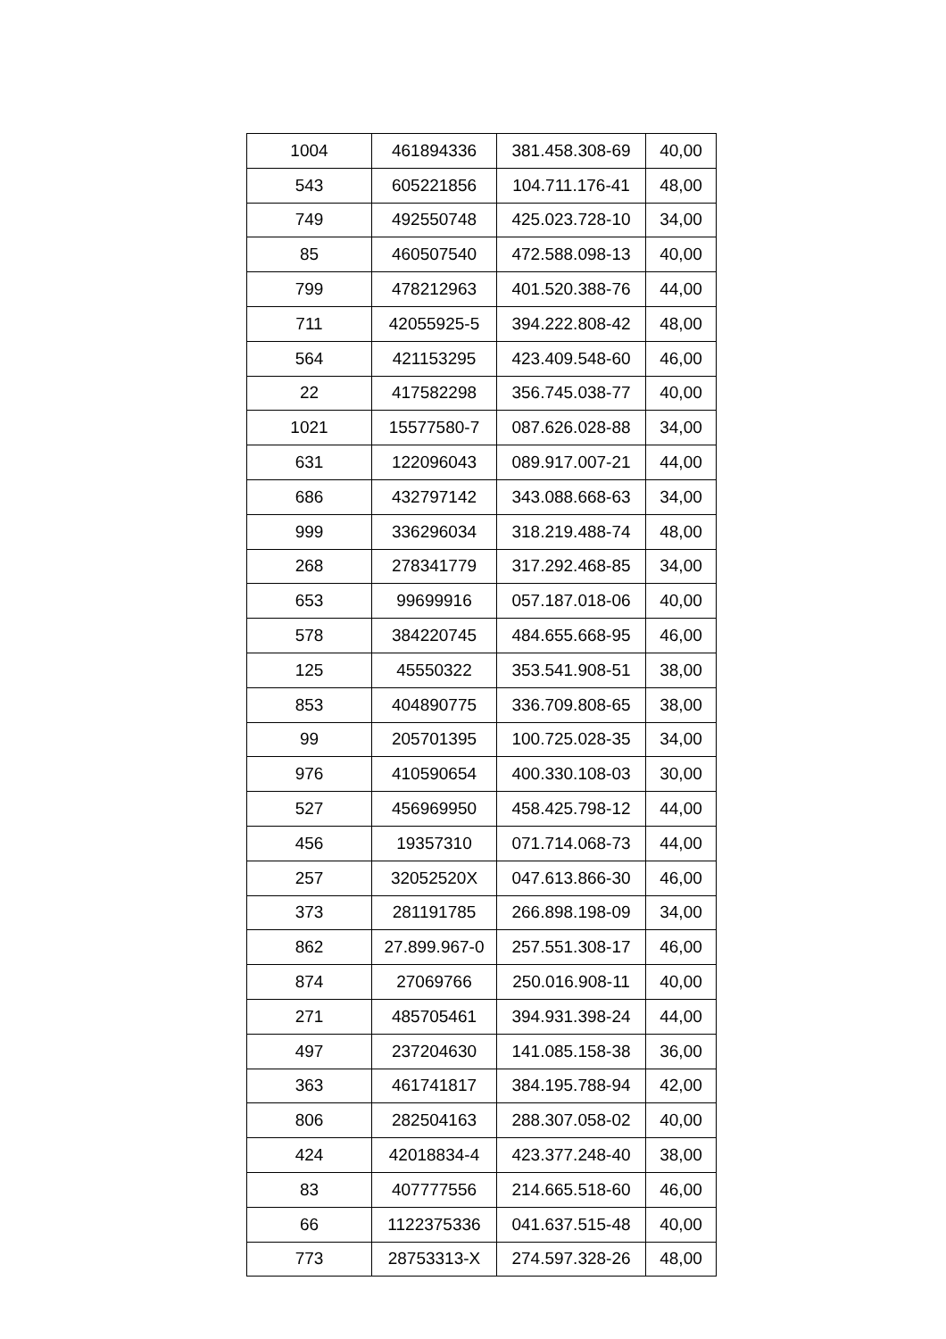| 1004 | 461894336 | 381.458.308-69 | 40,00 |
| 543 | 605221856 | 104.711.176-41 | 48,00 |
| 749 | 492550748 | 425.023.728-10 | 34,00 |
| 85 | 460507540 | 472.588.098-13 | 40,00 |
| 799 | 478212963 | 401.520.388-76 | 44,00 |
| 711 | 42055925-5 | 394.222.808-42 | 48,00 |
| 564 | 421153295 | 423.409.548-60 | 46,00 |
| 22 | 417582298 | 356.745.038-77 | 40,00 |
| 1021 | 15577580-7 | 087.626.028-88 | 34,00 |
| 631 | 122096043 | 089.917.007-21 | 44,00 |
| 686 | 432797142 | 343.088.668-63 | 34,00 |
| 999 | 336296034 | 318.219.488-74 | 48,00 |
| 268 | 278341779 | 317.292.468-85 | 34,00 |
| 653 | 99699916 | 057.187.018-06 | 40,00 |
| 578 | 384220745 | 484.655.668-95 | 46,00 |
| 125 | 45550322 | 353.541.908-51 | 38,00 |
| 853 | 404890775 | 336.709.808-65 | 38,00 |
| 99 | 205701395 | 100.725.028-35 | 34,00 |
| 976 | 410590654 | 400.330.108-03 | 30,00 |
| 527 | 456969950 | 458.425.798-12 | 44,00 |
| 456 | 19357310 | 071.714.068-73 | 44,00 |
| 257 | 32052520X | 047.613.866-30 | 46,00 |
| 373 | 281191785 | 266.898.198-09 | 34,00 |
| 862 | 27.899.967-0 | 257.551.308-17 | 46,00 |
| 874 | 27069766 | 250.016.908-11 | 40,00 |
| 271 | 485705461 | 394.931.398-24 | 44,00 |
| 497 | 237204630 | 141.085.158-38 | 36,00 |
| 363 | 461741817 | 384.195.788-94 | 42,00 |
| 806 | 282504163 | 288.307.058-02 | 40,00 |
| 424 | 42018834-4 | 423.377.248-40 | 38,00 |
| 83 | 407777556 | 214.665.518-60 | 46,00 |
| 66 | 1122375336 | 041.637.515-48 | 40,00 |
| 773 | 28753313-X | 274.597.328-26 | 48,00 |